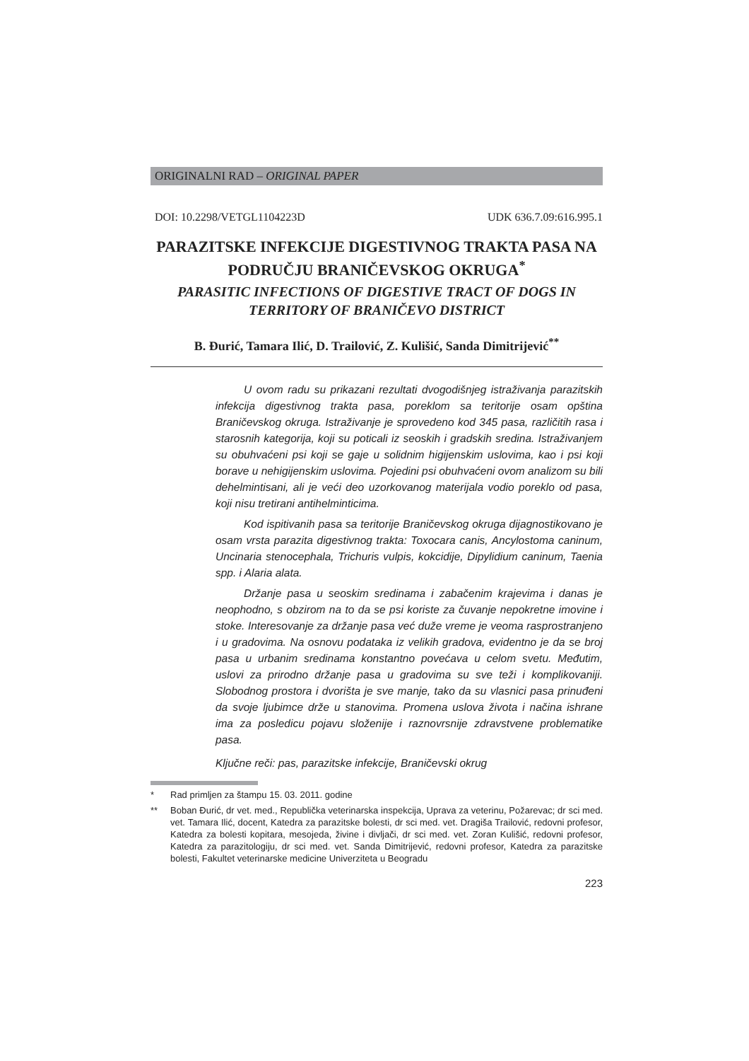ORIGINALNI RAD – ORIGINAL PAPER
DOI: 10.2298/VETGL1104223D UDK 636.7.09:616.995.1
PARAZITSKE INFEKCIJE DIGESTIVNOG TRAKTA PASA NA PODRUČJU BRANIČEVSKOG OKRUGA<sup>*</sup>
PARASITIC INFECTIONS OF DIGESTIVE TRACT OF DOGS IN TERRITORY OF BRANIČEVO DISTRICT
B. Đurić, Tamara Ilić, D. Trailović, Z. Kulišić, Sanda Dimitrijević<sup>**</sup>
U ovom radu su prikazani rezultati dvogodišnjeg istraživanja parazitskih infekcija digestivnog trakta pasa, poreklom sa teritorije osam opština Braničevskog okruga. Istraživanje je sprovedeno kod 345 pasa, različitih rasa i starosnih kategorija, koji su poticali iz seoskih i gradskih sredina. Istraživanjem su obuhvaćeni psi koji se gaje u solidnim higijenskim uslovima, kao i psi koji borave u nehigijenskim uslovima. Pojedini psi obuhvaćeni ovom analizom su bili dehelmintisani, ali je veći deo uzorkovanog materijala vodio poreklo od pasa, koji nisu tretirani antihelminticima.
Kod ispitivanih pasa sa teritorije Braničevskog okruga dijagnostikovano je osam vrsta parazita digestivnog trakta: Toxocara canis, Ancylostoma caninum, Uncinaria stenocephala, Trichuris vulpis, kokcidije, Dipylidium caninum, Taenia spp. i Alaria alata.
Držanje pasa u seoskim sredinama i zabačenim krajevima i danas je neophodno, s obzirom na to da se psi koriste za čuvanje nepokretne imovine i stoke. Interesovanje za držanje pasa već duže vreme je veoma rasprostranjeno i u gradovima. Na osnovu podataka iz velikih gradova, evidentno je da se broj pasa u urbanim sredinama konstantno povećava u celom svetu. Međutim, uslovi za prirodno držanje pasa u gradovima su sve teži i komplikovaniji. Slobodnog prostora i dvorišta je sve manje, tako da su vlasnici pasa prinuđeni da svoje ljubimce drže u stanovima. Promena uslova života i načina ishrane ima za posledicu pojavu složenije i raznovrsnije zdravstvene problematike pasa.
Ključne reči: pas, parazitske infekcije, Braničevski okrug
* Rad primljen za štampu 15. 03. 2011. godine
** Boban Đurić, dr vet. med., Republička veterinarska inspekcija, Uprava za veterinu, Požarevac; dr sci med. vet. Tamara Ilić, docent, Katedra za parazitske bolesti, dr sci med. vet. Dragiša Trailović, redovni profesor, Katedra za bolesti kopitara, mesojeda, živine i divljači, dr sci med. vet. Zoran Kulišić, redovni profesor, Katedra za parazitologiju, dr sci med. vet. Sanda Dimitrijević, redovni profesor, Katedra za parazitske bolesti, Fakultet veterinarske medicine Univerziteta u Beogradu
223